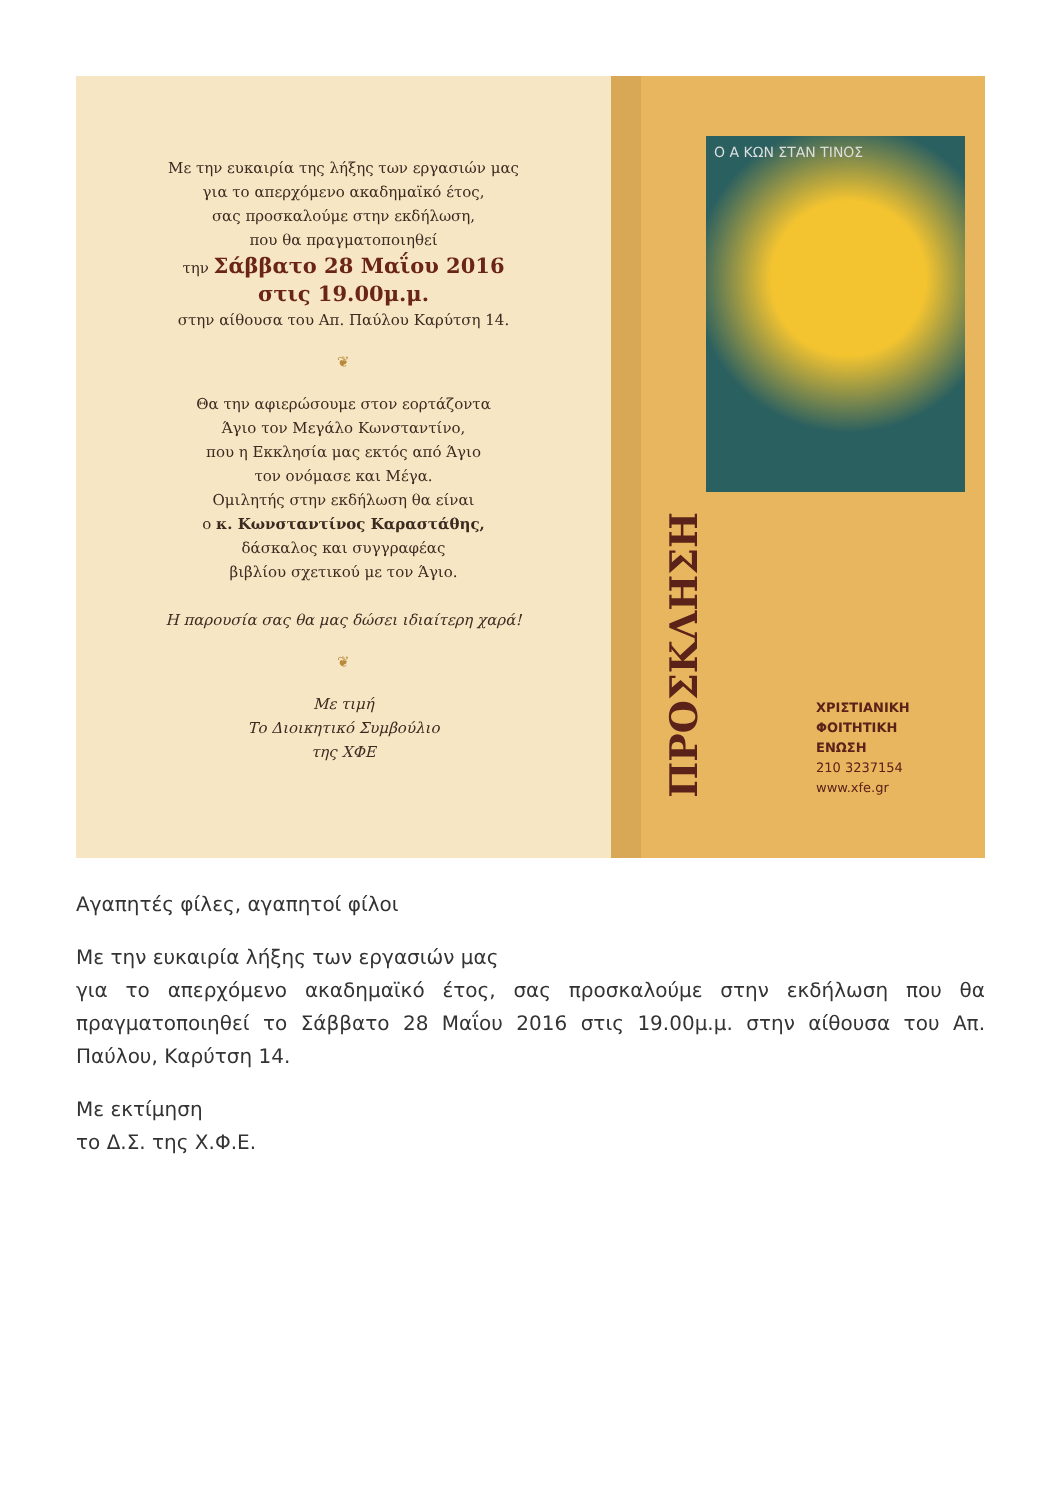Με την ευκαιρία της λήξης των εργασιών μας
για το απερχόμενο ακαδημαϊκό έτος,
σας προσκαλούμε στην εκδήλωση,
που θα πραγματοποιηθεί
την Σάββατο 28 Μαΐου 2016
στις 19.00μ.μ.
στην αίθουσα του Απ. Παύλου Καρύτση 14.
❦
Θα την αφιερώσουμε στον εορτάζοντα
Άγιο τον Μεγάλο Κωνσταντίνο,
που η Εκκλησία μας εκτός από Άγιο
τον ονόμασε και Μέγα.
Ομιλητής στην εκδήλωση θα είναι
ο κ. Κωνσταντίνος Καραστάθης,
δάσκαλος και συγγραφέας
βιβλίου σχετικού με τον Άγιο.
Η παρουσία σας θα μας δώσει ιδιαίτερη χαρά!
❦
Με τιμή
Το Διοικητικό Συμβούλιο
της ΧΦΕ
ΠΡΟΣΚΛΗΣΗ
Ο Α ΚΩΝ ΣΤΑΝ ΤΙΝΟΣ
ΧΡΙΣΤΙΑΝΙΚΗ
ΦΟΙΤΗΤΙΚΗ
ΕΝΩΣΗ
210 3237154
www.xfe.gr
Αγαπητές φίλες, αγαπητοί φίλοι
Με την ευκαιρία λήξης των εργασιών μας
για το απερχόμενο ακαδημαϊκό έτος, σας προσκαλούμε στην εκδήλωση που θα πραγματοποιηθεί το Σάββατο 28 Μαΐου 2016 στις 19.00μ.μ. στην αίθουσα του Απ. Παύλου, Καρύτση 14.
Με εκτίμηση
το Δ.Σ. της Χ.Φ.Ε.